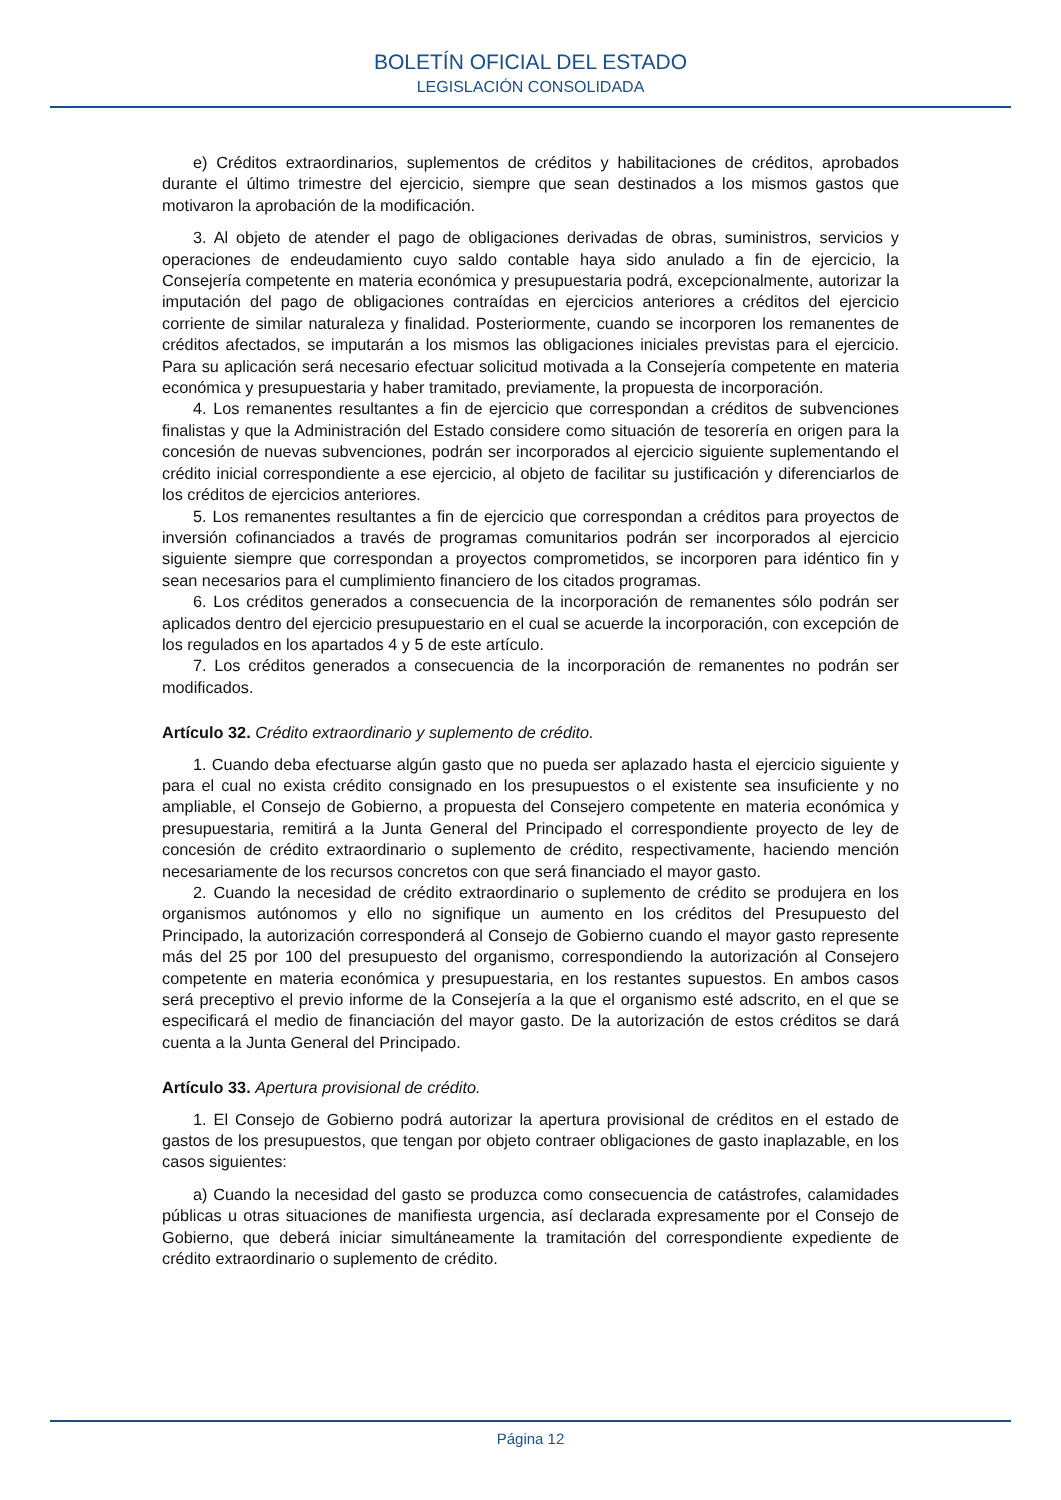BOLETÍN OFICIAL DEL ESTADO
LEGISLACIÓN CONSOLIDADA
e) Créditos extraordinarios, suplementos de créditos y habilitaciones de créditos, aprobados durante el último trimestre del ejercicio, siempre que sean destinados a los mismos gastos que motivaron la aprobación de la modificación.
3. Al objeto de atender el pago de obligaciones derivadas de obras, suministros, servicios y operaciones de endeudamiento cuyo saldo contable haya sido anulado a fin de ejercicio, la Consejería competente en materia económica y presupuestaria podrá, excepcionalmente, autorizar la imputación del pago de obligaciones contraídas en ejercicios anteriores a créditos del ejercicio corriente de similar naturaleza y finalidad. Posteriormente, cuando se incorporen los remanentes de créditos afectados, se imputarán a los mismos las obligaciones iniciales previstas para el ejercicio. Para su aplicación será necesario efectuar solicitud motivada a la Consejería competente en materia económica y presupuestaria y haber tramitado, previamente, la propuesta de incorporación.
4. Los remanentes resultantes a fin de ejercicio que correspondan a créditos de subvenciones finalistas y que la Administración del Estado considere como situación de tesorería en origen para la concesión de nuevas subvenciones, podrán ser incorporados al ejercicio siguiente suplementando el crédito inicial correspondiente a ese ejercicio, al objeto de facilitar su justificación y diferenciarlos de los créditos de ejercicios anteriores.
5. Los remanentes resultantes a fin de ejercicio que correspondan a créditos para proyectos de inversión cofinanciados a través de programas comunitarios podrán ser incorporados al ejercicio siguiente siempre que correspondan a proyectos comprometidos, se incorporen para idéntico fin y sean necesarios para el cumplimiento financiero de los citados programas.
6. Los créditos generados a consecuencia de la incorporación de remanentes sólo podrán ser aplicados dentro del ejercicio presupuestario en el cual se acuerde la incorporación, con excepción de los regulados en los apartados 4 y 5 de este artículo.
7. Los créditos generados a consecuencia de la incorporación de remanentes no podrán ser modificados.
Artículo 32. Crédito extraordinario y suplemento de crédito.
1. Cuando deba efectuarse algún gasto que no pueda ser aplazado hasta el ejercicio siguiente y para el cual no exista crédito consignado en los presupuestos o el existente sea insuficiente y no ampliable, el Consejo de Gobierno, a propuesta del Consejero competente en materia económica y presupuestaria, remitirá a la Junta General del Principado el correspondiente proyecto de ley de concesión de crédito extraordinario o suplemento de crédito, respectivamente, haciendo mención necesariamente de los recursos concretos con que será financiado el mayor gasto.
2. Cuando la necesidad de crédito extraordinario o suplemento de crédito se produjera en los organismos autónomos y ello no signifique un aumento en los créditos del Presupuesto del Principado, la autorización corresponderá al Consejo de Gobierno cuando el mayor gasto represente más del 25 por 100 del presupuesto del organismo, correspondiendo la autorización al Consejero competente en materia económica y presupuestaria, en los restantes supuestos. En ambos casos será preceptivo el previo informe de la Consejería a la que el organismo esté adscrito, en el que se especificará el medio de financiación del mayor gasto. De la autorización de estos créditos se dará cuenta a la Junta General del Principado.
Artículo 33. Apertura provisional de crédito.
1. El Consejo de Gobierno podrá autorizar la apertura provisional de créditos en el estado de gastos de los presupuestos, que tengan por objeto contraer obligaciones de gasto inaplazable, en los casos siguientes:
a) Cuando la necesidad del gasto se produzca como consecuencia de catástrofes, calamidades públicas u otras situaciones de manifiesta urgencia, así declarada expresamente por el Consejo de Gobierno, que deberá iniciar simultáneamente la tramitación del correspondiente expediente de crédito extraordinario o suplemento de crédito.
Página 12